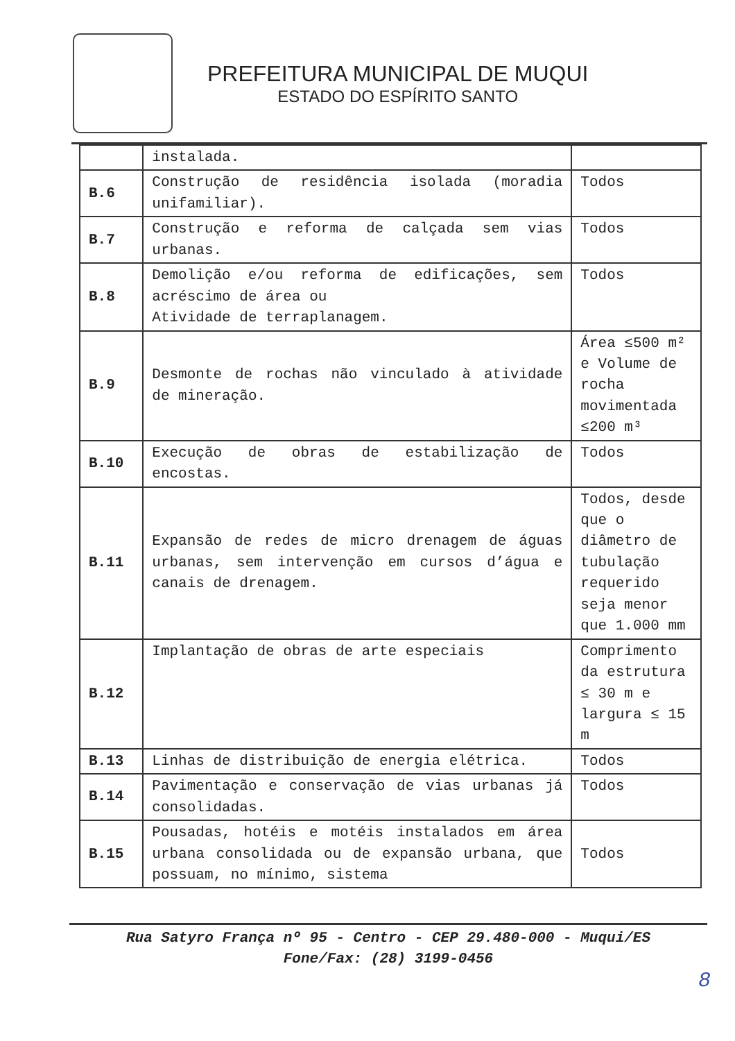PREFEITURA MUNICIPAL DE MUQUI
ESTADO DO ESPÍRITO SANTO
| | instalada. | |
| B.6 | Construção de residência isolada (moradia unifamiliar). | Todos |
| B.7 | Construção e reforma de calçada sem vias urbanas. | Todos |
| B.8 | Demolição e/ou reforma de edificações, sem acréscimo de área ou Atividade de terraplanagem. | Todos |
| B.9 | Desmonte de rochas não vinculado à atividade de mineração. | Área ≤500 m² e Volume de rocha movimentada ≤200 m³ |
| B.10 | Execução de obras de estabilização de encostas. | Todos |
| B.11 | Expansão de redes de micro drenagem de águas urbanas, sem intervenção em cursos d’água e canais de drenagem. | Todos, desde que o diâmetro de tubulação requerido seja menor que 1.000 mm |
| B.12 | Implantação de obras de arte especiais | Comprimento da estrutura ≤ 30 m e largura ≤ 15 m |
| B.13 | Linhas de distribuição de energia elétrica. | Todos |
| B.14 | Pavimentação e conservação de vias urbanas já consolidadas. | Todos |
| B.15 | Pousadas, hotéis e motéis instalados em área urbana consolidada ou de expansão urbana, que possuam, no mínimo, sistema | Todos |
Rua Satyro França nº 95 - Centro - CEP 29.480-000 - Muqui/ES
Fone/Fax: (28) 3199-0456
8